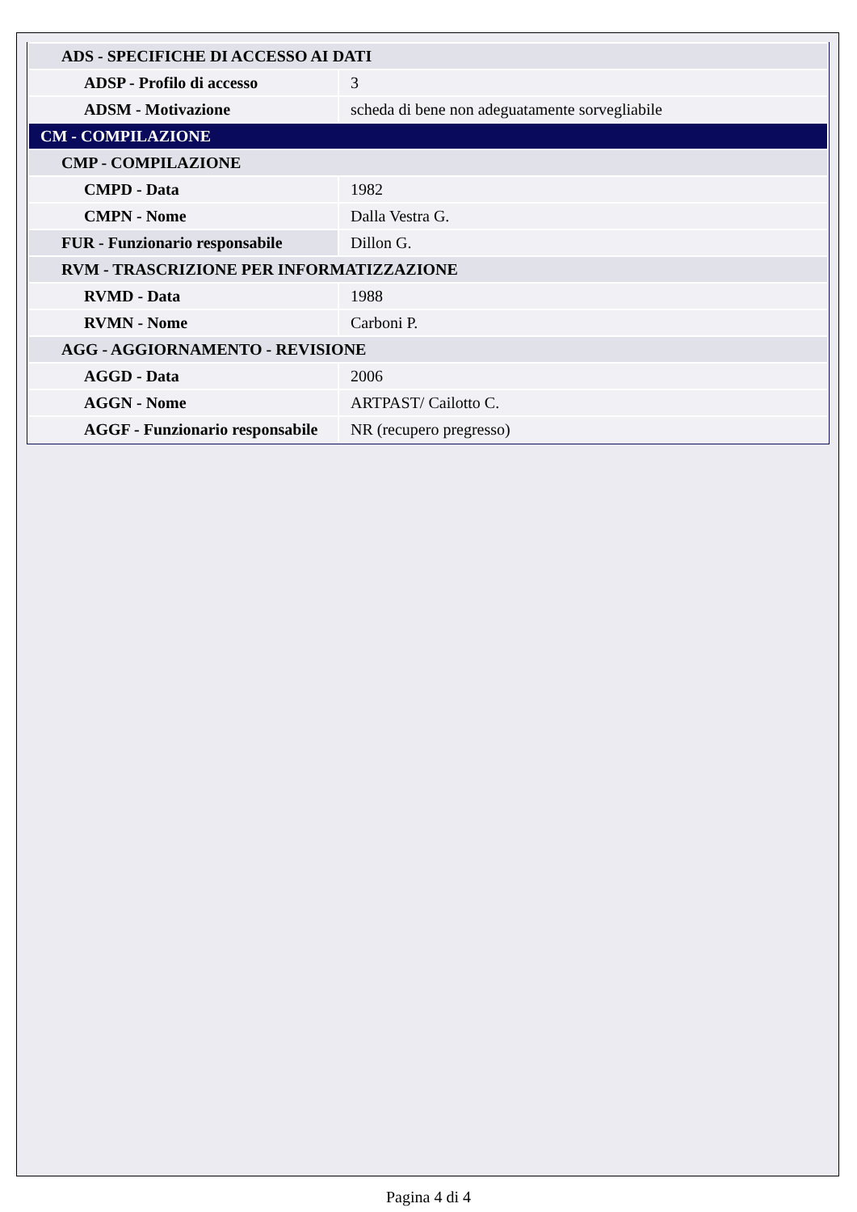| ADS - SPECIFICHE DI ACCESSO AI DATI | |
| ADSP - Profilo di accesso | 3 |
| ADSM - Motivazione | scheda di bene non adeguatamente sorvegliabile |
| CM - COMPILAZIONE | |
| CMP - COMPILAZIONE | |
| CMPD - Data | 1982 |
| CMPN - Nome | Dalla Vestra G. |
| FUR - Funzionario responsabile | Dillon G. |
| RVM - TRASCRIZIONE PER INFORMATIZZAZIONE | |
| RVMD - Data | 1988 |
| RVMN - Nome | Carboni P. |
| AGG - AGGIORNAMENTO - REVISIONE | |
| AGGD - Data | 2006 |
| AGGN - Nome | ARTPAST/ Cailotto C. |
| AGGF - Funzionario responsabile | NR (recupero pregresso) |
Pagina 4 di 4